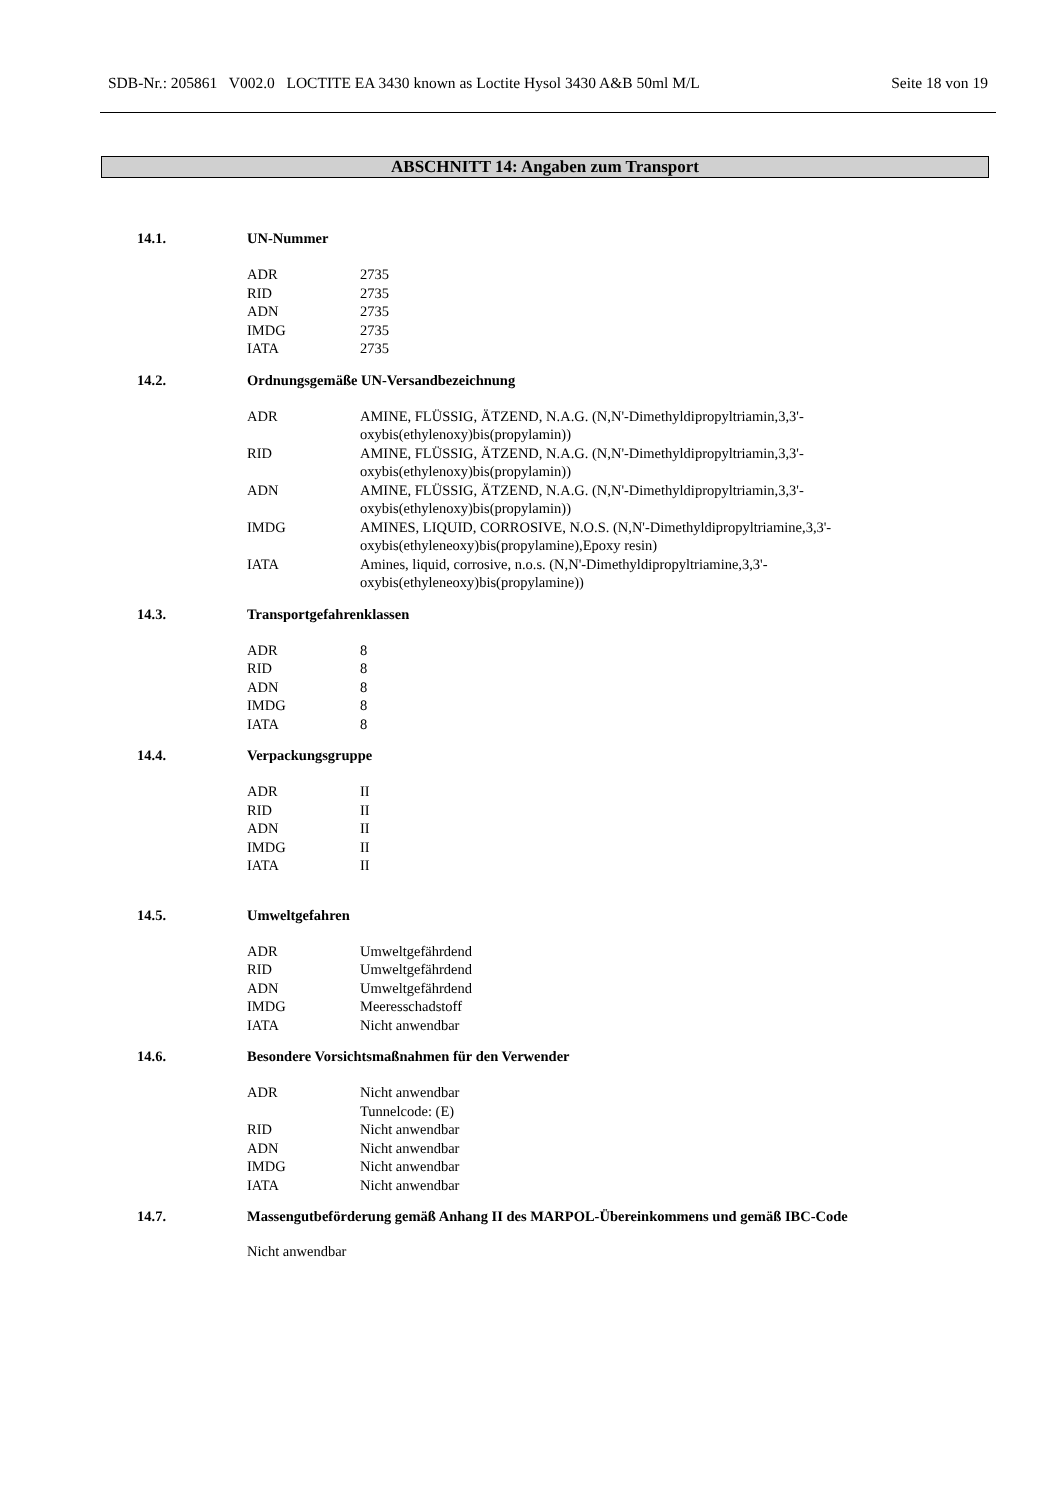SDB-Nr.: 205861 V002.0 LOCTITE EA 3430 known as Loctite Hysol 3430 A&B 50ml M/L Seite 18 von 19
ABSCHNITT 14: Angaben zum Transport
14.1. UN-Nummer
| ADR | 2735 |
| RID | 2735 |
| ADN | 2735 |
| IMDG | 2735 |
| IATA | 2735 |
14.2. Ordnungsgemäße UN-Versandbezeichnung
| ADR | AMINE, FLÜSSIG, ÄTZEND, N.A.G. (N,N'-Dimethyldipropyltriamin,3,3'- oxybis(ethylenoxy)bis(propylamin)) |
| RID | AMINE, FLÜSSIG, ÄTZEND, N.A.G. (N,N'-Dimethyldipropyltriamin,3,3'- oxybis(ethylenoxy)bis(propylamin)) |
| ADN | AMINE, FLÜSSIG, ÄTZEND, N.A.G. (N,N'-Dimethyldipropyltriamin,3,3'- oxybis(ethylenoxy)bis(propylamin)) |
| IMDG | AMINES, LIQUID, CORROSIVE, N.O.S. (N,N'-Dimethyldipropyltriamine,3,3'- oxybis(ethyleneoxy)bis(propylamine),Epoxy resin) |
| IATA | Amines, liquid, corrosive, n.o.s. (N,N'-Dimethyldipropyltriamine,3,3'- oxybis(ethyleneoxy)bis(propylamine)) |
14.3. Transportgefahrenklassen
| ADR | 8 |
| RID | 8 |
| ADN | 8 |
| IMDG | 8 |
| IATA | 8 |
14.4. Verpackungsgruppe
| ADR | II |
| RID | II |
| ADN | II |
| IMDG | II |
| IATA | II |
14.5. Umweltgefahren
| ADR | Umweltgefährdend |
| RID | Umweltgefährdend |
| ADN | Umweltgefährdend |
| IMDG | Meeresschadstoff |
| IATA | Nicht anwendbar |
14.6. Besondere Vorsichtsmaßnahmen für den Verwender
| ADR | Nicht anwendbar Tunnelcode: (E) |
| RID | Nicht anwendbar |
| ADN | Nicht anwendbar |
| IMDG | Nicht anwendbar |
| IATA | Nicht anwendbar |
14.7. Massengutbeförderung gemäß Anhang II des MARPOL-Übereinkommens und gemäß IBC-Code
Nicht anwendbar